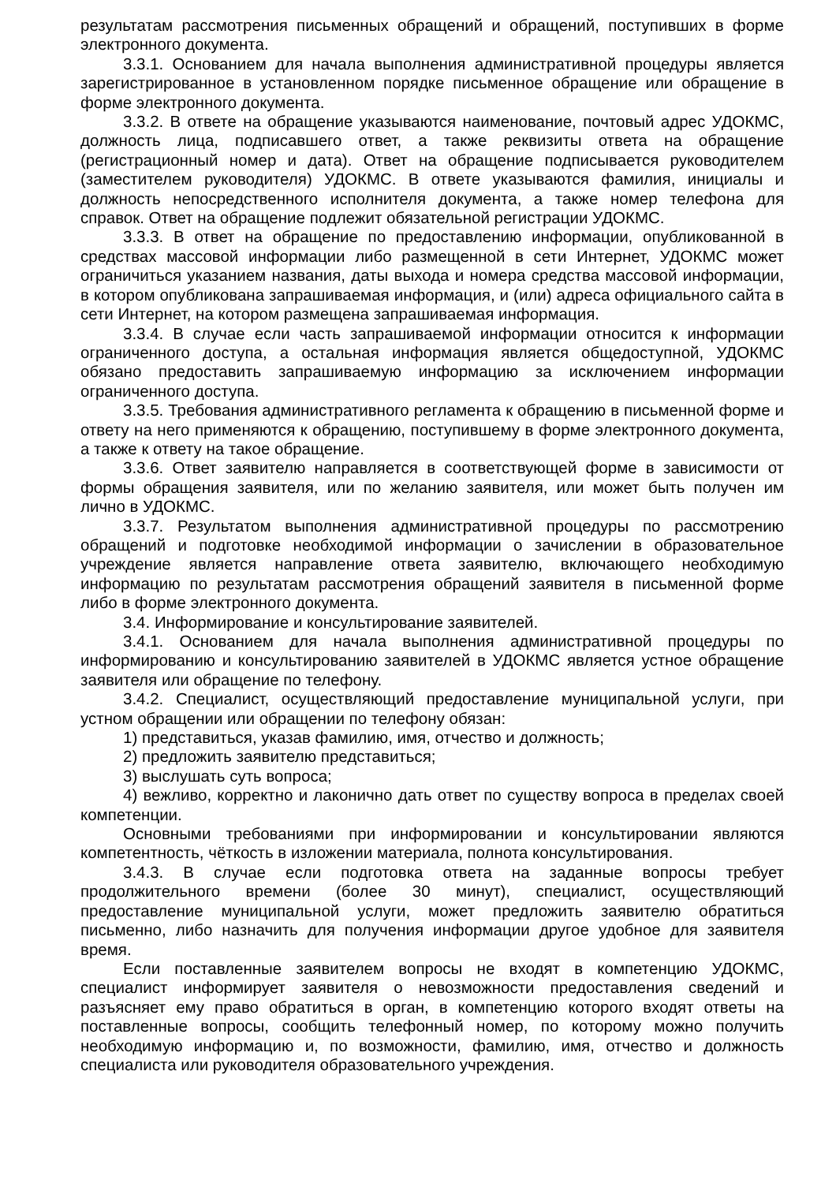результатам рассмотрения письменных обращений и обращений, поступивших в форме электронного документа.
3.3.1. Основанием для начала выполнения административной процедуры является зарегистрированное в установленном порядке письменное обращение или обращение в форме электронного документа.
3.3.2. В ответе на обращение указываются наименование, почтовый адрес УДОКМС, должность лица, подписавшего ответ, а также реквизиты ответа на обращение (регистрационный номер и дата). Ответ на обращение подписывается руководителем (заместителем руководителя) УДОКМС. В ответе указываются фамилия, инициалы и должность непосредственного исполнителя документа, а также номер телефона для справок. Ответ на обращение подлежит обязательной регистрации УДОКМС.
3.3.3. В ответ на обращение по предоставлению информации, опубликованной в средствах массовой информации либо размещенной в сети Интернет, УДОКМС может ограничиться указанием названия, даты выхода и номера средства массовой информации, в котором опубликована запрашиваемая информация, и (или) адреса официального сайта в сети Интернет, на котором размещена запрашиваемая информация.
3.3.4. В случае если часть запрашиваемой информации относится к информации ограниченного доступа, а остальная информация является общедоступной, УДОКМС обязано предоставить запрашиваемую информацию за исключением информации ограниченного доступа.
3.3.5. Требования административного регламента к обращению в письменной форме и ответу на него применяются к обращению, поступившему в форме электронного документа, а также к ответу на такое обращение.
3.3.6. Ответ заявителю направляется в соответствующей форме в зависимости от формы обращения заявителя, или по желанию заявителя, или может быть получен им лично в УДОКМС.
3.3.7. Результатом выполнения административной процедуры по рассмотрению обращений и подготовке необходимой информации о зачислении в образовательное учреждение является направление ответа заявителю, включающего необходимую информацию по результатам рассмотрения обращений заявителя в письменной форме либо в форме электронного документа.
3.4. Информирование и консультирование заявителей.
3.4.1. Основанием для начала выполнения административной процедуры по информированию и консультированию заявителей в УДОКМС является устное обращение заявителя или обращение по телефону.
3.4.2. Специалист, осуществляющий предоставление муниципальной услуги, при устном обращении или обращении по телефону обязан:
1) представиться, указав фамилию, имя, отчество и должность;
2) предложить заявителю представиться;
3) выслушать суть вопроса;
4) вежливо, корректно и лаконично дать ответ по существу вопроса в пределах своей компетенции.
Основными требованиями при информировании и консультировании являются компетентность, чёткость в изложении материала, полнота консультирования.
3.4.3. В случае если подготовка ответа на заданные вопросы требует продолжительного времени (более 30 минут), специалист, осуществляющий предоставление муниципальной услуги, может предложить заявителю обратиться письменно, либо назначить для получения информации другое удобное для заявителя время.
Если поставленные заявителем вопросы не входят в компетенцию УДОКМС, специалист информирует заявителя о невозможности предоставления сведений и разъясняет ему право обратиться в орган, в компетенцию которого входят ответы на поставленные вопросы, сообщить телефонный номер, по которому можно получить необходимую информацию и, по возможности, фамилию, имя, отчество и должность специалиста или руководителя образовательного учреждения.